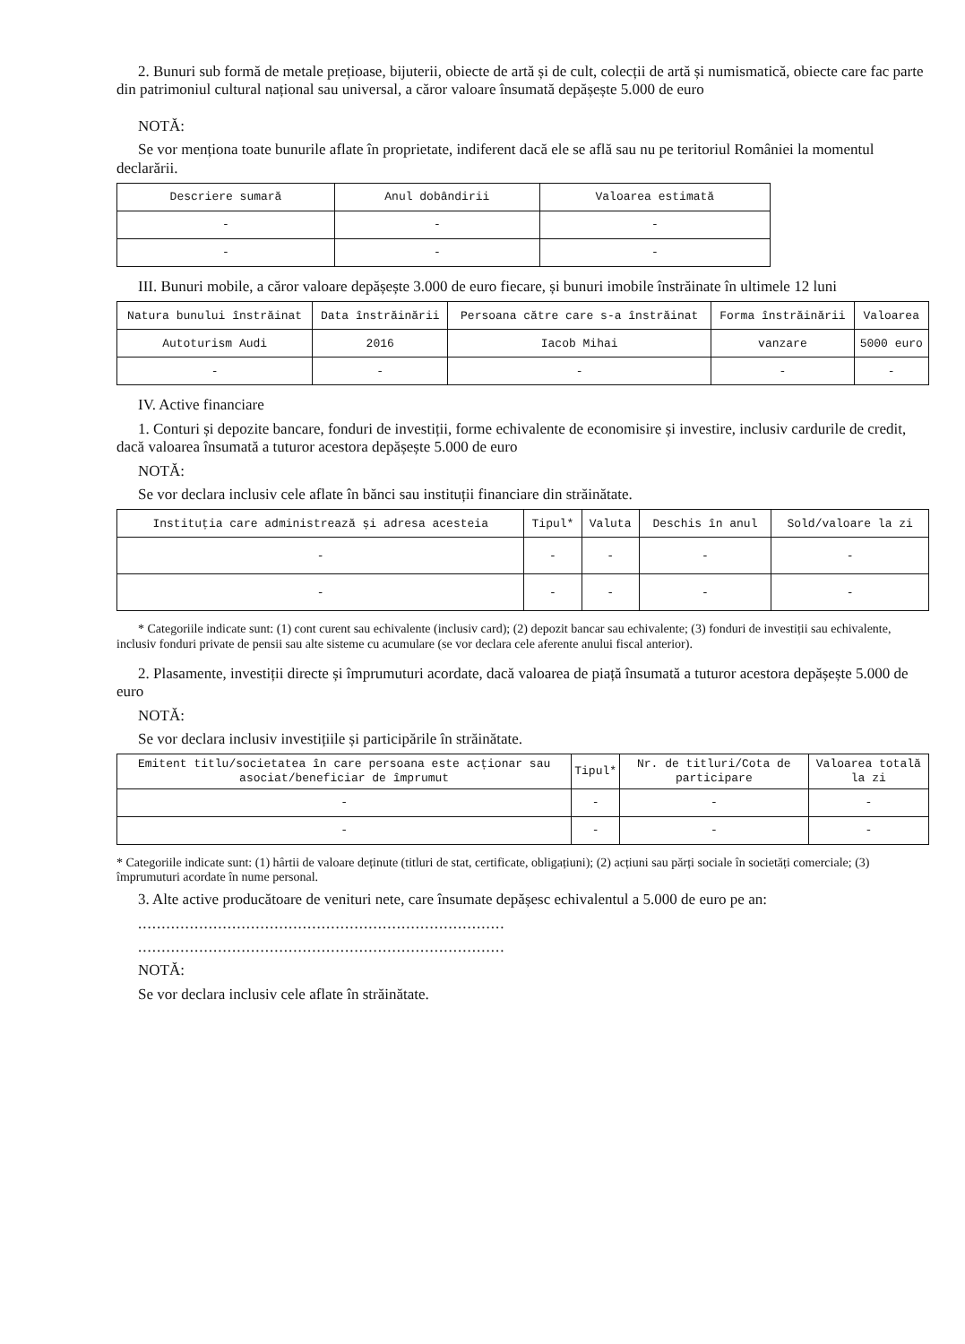2. Bunuri sub formă de metale prețioase, bijuterii, obiecte de artă și de cult, colecții de artă și numismatică, obiecte care fac parte din patrimoniul cultural național sau universal, a căror valoare însumată depășește 5.000 de euro
NOTĂ:
Se vor menționa toate bunurile aflate în proprietate, indiferent dacă ele se află sau nu pe teritoriul României la momentul declarării.
| Descriere sumară | Anul dobândirii | Valoarea estimată |
| --- | --- | --- |
| - | - | - |
| - | - | - |
III. Bunuri mobile, a căror valoare depășește 3.000 de euro fiecare, și bunuri imobile înstrăinate în ultimele 12 luni
| Natura bunului înstrăinat | Data înstrăinării | Persoana către care s-a înstrăinat | Forma înstrăinării | Valoarea |
| --- | --- | --- | --- | --- |
| Autoturism Audi | 2016 | Iacob Mihai | vanzare | 5000 euro |
| - | - | - | - | - |
IV. Active financiare
1. Conturi și depozite bancare, fonduri de investiții, forme echivalente de economisire și investire, inclusiv cardurile de credit, dacă valoarea însumată a tuturor acestora depășește 5.000 de euro
NOTĂ:
Se vor declara inclusiv cele aflate în bănci sau instituții financiare din străinătate.
| Instituția care administrează și adresa acesteia | Tipul* | Valuta | Deschis în anul | Sold/valoare la zi |
| --- | --- | --- | --- | --- |
| - | - | - | - | - |
| - | - | - | - | - |
* Categoriile indicate sunt: (1) cont curent sau echivalente (inclusiv card); (2) depozit bancar sau echivalente; (3) fonduri de investiții sau echivalente, inclusiv fonduri private de pensii sau alte sisteme cu acumulare (se vor declara cele aferente anului fiscal anterior).
2. Plasamente, investiții directe și împrumuturi acordate, dacă valoarea de piață însumată a tuturor acestora depășește 5.000 de euro
NOTĂ:
Se vor declara inclusiv investițiile și participările în străinătate.
| Emitent titlu/societatea în care persoana este acționar sau asociat/beneficiar de împrumut | Tipul* | Nr. de titluri/Cota de participare | Valoarea totală la zi |
| --- | --- | --- | --- |
| - | - | - | - |
| - | - | - | - |
* Categoriile indicate sunt: (1) hârtii de valoare deținute (titluri de stat, certificate, obligațiuni); (2) acțiuni sau părți sociale în societăți comerciale; (3) împrumuturi acordate în nume personal.
3. Alte active producătoare de venituri nete, care însumate depășesc echivalentul a 5.000 de euro pe an:
..............................................................................
..............................................................................
NOTĂ:
Se vor declara inclusiv cele aflate în străinătate.